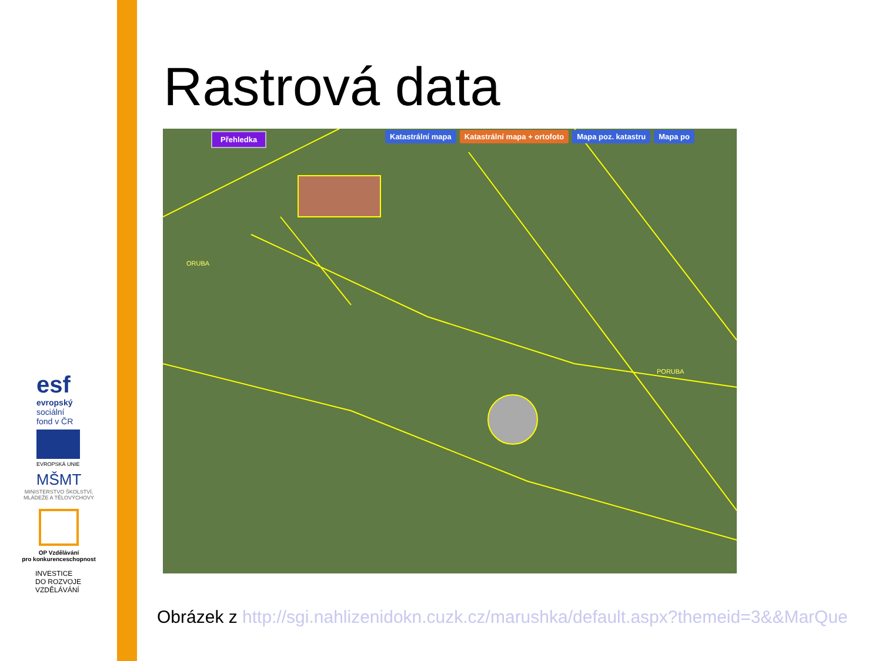Rastrová data
Přehledka
Katastrální mapa Katastrální mapa + ortofoto Mapa poz. katastru Mapa po
ORUBA
PORUBA
esf
evropský
sociální
fond v ČR
EVROPSKÁ UNIE
MŠMT
MINISTERSTVO ŠKOLSTVÍ,
MLÁDEŽE A TĚLOVÝCHOVY
OP Vzdělávání
pro konkurenceschopnost
INVESTICE
DO ROZVOJE
VZDĚLÁVÁNÍ
Obrázek z http://sgi.nahlizenidokn.cuzk.cz/marushka/default.aspx?themeid=3&&MarQue